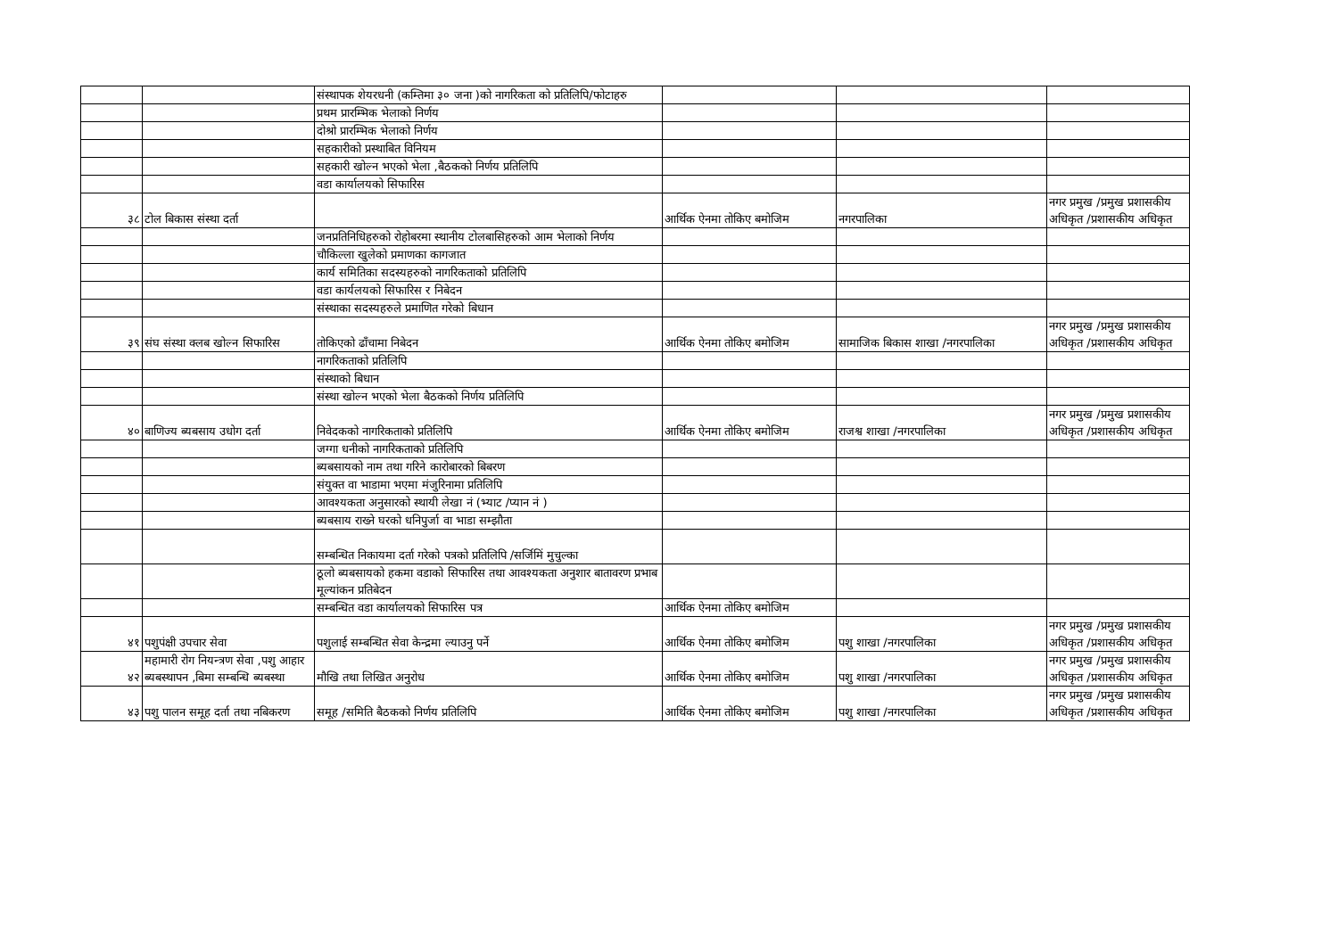| | | संस्थापक शेयरधनी (कम्तिमा ३० जना )को नागरिकता को प्रतिलिपि/फोटाहरु | | | |
| | | प्रथम प्रारम्भिक भेलाको निर्णय | | | |
| | | दोश्रो प्रारम्भिक भेलाको निर्णय | | | |
| | | सहकारीको प्रस्थाबित विनियम | | | |
| | | सहकारी खोल्न भएको भेला ,बैठकको निर्णय प्रतिलिपि | | | |
| | | वडा कार्यालयको सिफारिस | | | |
| ३८ | टोल बिकास संस्था दर्ता | | आर्थिक ऐनमा तोकिए बमोजिम | नगरपालिका | नगर प्रमुख /प्रमुख प्रशासकीय अधिकृत /प्रशासकीय अधिकृत |
| | | जनप्रतिनिधिहरुको रोहोबरमा स्थानीय टोलबासिहरुको आम भेलाको निर्णय | | | |
| | | चौकिल्ला खुलेको प्रमाणका कागजात | | | |
| | | कार्य समितिका सदस्यहरुको नागरिकताको प्रतिलिपि | | | |
| | | वडा कार्यलयको सिफारिस र निबेदन | | | |
| | | संस्थाका सदस्यहरुले प्रमाणित गरेको बिधान | | | |
| ३९ | संघ संस्था क्लब खोल्न सिफारिस | तोकिएको ढाँचामा निबेदन | आर्थिक ऐनमा तोकिए बमोजिम | सामाजिक बिकास शाखा /नगरपालिका | नगर प्रमुख /प्रमुख प्रशासकीय अधिकृत /प्रशासकीय अधिकृत |
| | | नागरिकताको प्रतिलिपि | | | |
| | | संस्थाको बिधान | | | |
| | | संस्था खोल्न भएको भेला बैठकको निर्णय प्रतिलिपि | | | |
| ४० | बाणिज्य ब्यबसाय उधोग दर्ता | निवेदकको नागरिकताको प्रतिलिपि | आर्थिक ऐनमा तोकिए बमोजिम | राजश्व शाखा /नगरपालिका | नगर प्रमुख /प्रमुख प्रशासकीय अधिकृत /प्रशासकीय अधिकृत |
| | | जग्गा धनीको नागरिकताको प्रतिलिपि | | | |
| | | ब्यबसायको नाम तथा गरिने कारोबारको बिबरण | | | |
| | | संयुक्त वा भाडामा भएमा मंजुरिनामा प्रतिलिपि | | | |
| | | आवश्यकता अनुसारको स्थायी लेखा नं (भ्याट /प्यान नं ) | | | |
| | | ब्यबसाय राख्ने घरको धनिपुर्जा वा भाडा सम्झौता | | | |
| | | सम्बन्धित निकायमा दर्ता गरेको पत्रको प्रतिलिपि /सर्जिमिं मुचुल्का | | | |
| | | ठूलो ब्यबसायको हकमा वडाको सिफारिस तथा आवश्यकता अनुशार बातावरण प्रभाब मूल्यांकन प्रतिबेदन | | | |
| | | सम्बन्धित वडा कार्यालयको सिफारिस पत्र | आर्थिक ऐनमा तोकिए बमोजिम | | |
| ४१ | पशुपंक्षी उपचार सेवा | पशुलाई सम्बन्धित सेवा केन्द्रमा ल्याउनु पर्ने | आर्थिक ऐनमा तोकिए बमोजिम | पशु शाखा /नगरपालिका | नगर प्रमुख /प्रमुख प्रशासकीय अधिकृत /प्रशासकीय अधिकृत |
| ४२ | महामारी रोग नियन्त्रण सेवा ,पशु आहार ब्यबस्थापन ,बिमा सम्बन्धि ब्यबस्था | मौखि तथा लिखित अनुरोध | आर्थिक ऐनमा तोकिए बमोजिम | पशु शाखा /नगरपालिका | नगर प्रमुख /प्रमुख प्रशासकीय अधिकृत /प्रशासकीय अधिकृत |
| ४३ | पशु पालन समूह दर्ता तथा नबिकरण | समूह /समिति बैठकको निर्णय प्रतिलिपि | आर्थिक ऐनमा तोकिए बमोजिम | पशु शाखा /नगरपालिका | नगर प्रमुख /प्रमुख प्रशासकीय अधिकृत /प्रशासकीय अधिकृत |